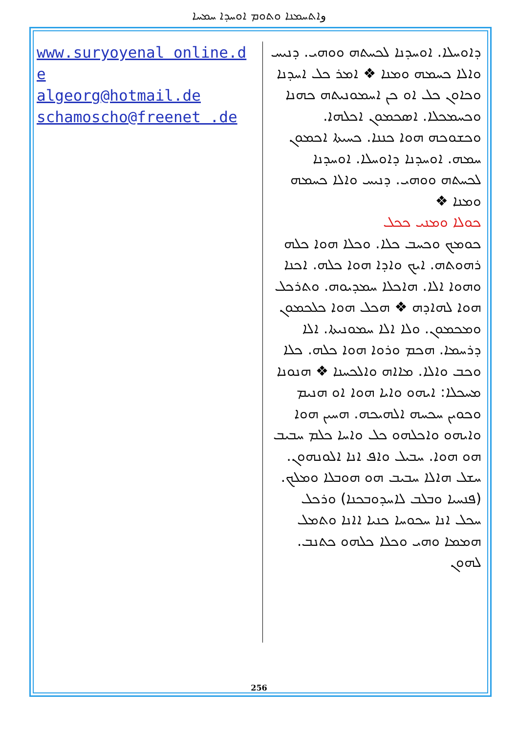وܐܬܚܡܢܐ ܘܬܘܡ ܐܘܚܕܐ ܚܡܚܐ
www.suryoyenal online.de
algeorg@hotmail.de
schamoscho@freenet .de
ܕܐܘܚܠܐ. ܐܘܚܕܢܐ ܠܟܚܬܗ ܘܘܗܝ. ܕܢܝܚ ܘܐܠܐ ܟܚܡܗ ܘܡܢܐ ❖ ܐܡܪ ܟܠ ܐܚܕܢܐ ܘܟܐܘܢ ܟܠ ܐܘ ܟܢ ܐܚܡܘܢܝܬܗ ܟܗܢܐ ܘܟܚܡܟܠܐ. ܐܣܟܡܘܢ ܐܟܠܗܐ. ܘܟܫܘܟܗ ܗܘܐ ܟܢܢܐ. ܟܚܝܬܐ ܐܟܡܘܢ ܚܡܗ. ܐܘܚܕܢܐ ܕܐܘܚܠܐ. ܐܘܚܕܢܐ ܠܟܚܬܗ ܘܘܗܝ. ܕܢܝܚ ܘܐܠܐ ܟܚܡܗ ܘܡܢܐ ❖
ܟܘܠܐ ܘܡܢܝ ܟܟܠ
ܟܘܡܟ ܘܟܚܒ ܟܠܐ. ܘܟܠܐ ܗܘܐ ܟܠܗ ܪܗܘܬܗ. ܐܝܟ ܘܐܕܐ ܗܘܐ ܟܠܗ. ܐܟܢܐ ܘܗܘܐ ܐܠܐ. ܗܐܟܠܐ ܚܡܕܝܘܗ. ܘܬܪܟܠ ܗܘܐ ܠܗܐܕܗ ❖ ܗܟܠ ܗܘܐ ܟܠܟܡܘܢ ܘܡܟܡܘܢ. ܘܠܐ ܐܠܐ ܚܡܘܢܝܬܐ. ܐܠܐ ܕܪܚܡܐ. ܗܟܡ ܘܪܘܐ ܗܘܐ ܟܠܗ. ܟܠܐ ܘܟܒ ܘܐܠܐ. ܡܐܐܗ ܘܐܠܟܚܢܐ ❖ ܗܢܘܢܐ ܡܚܟܠܐ: ܐܝܗܘ ܘܐܝܐ ܗܘܐ ܐܘ ܗܢܝܡ ܘܟܘܝܢ ܚܟܚܗ ܐܠܗܝܟܗ. ܗܚܝܢ ܗܘܐ ܘܐܝܗܘ ܘܐܟܠܗܘ ܟܠ ܘܐܚܐ ܟܠܡ ܚܒܝܒ ܗܘ ܗܘܐ. ܚܒܝܠ ܘܐܦ ܐܢܐ ܐܠܘܢܗܘܢ. ܚܫܠ ܗܐܠܐ ܚܒܝܒ ܗܘ ܗܘܒܠܐ ܘܡܠܟ. (ܦܢܚܝܐ ܘܒܠܒ ܠܐܚܕܘܒܟܢܐ) ܘܪܟܠ ܚܟܠ ܐܢܐ ܚܟܘܚܐ ܟܢܝܐ ܐܐܢܐ ܘܬܡܠ ܗܡܡܐ ܘܗܝ ܘܟܠܐ ܟܠܗܘ ܟܬܢܒ. ܠܗܘܢ
256